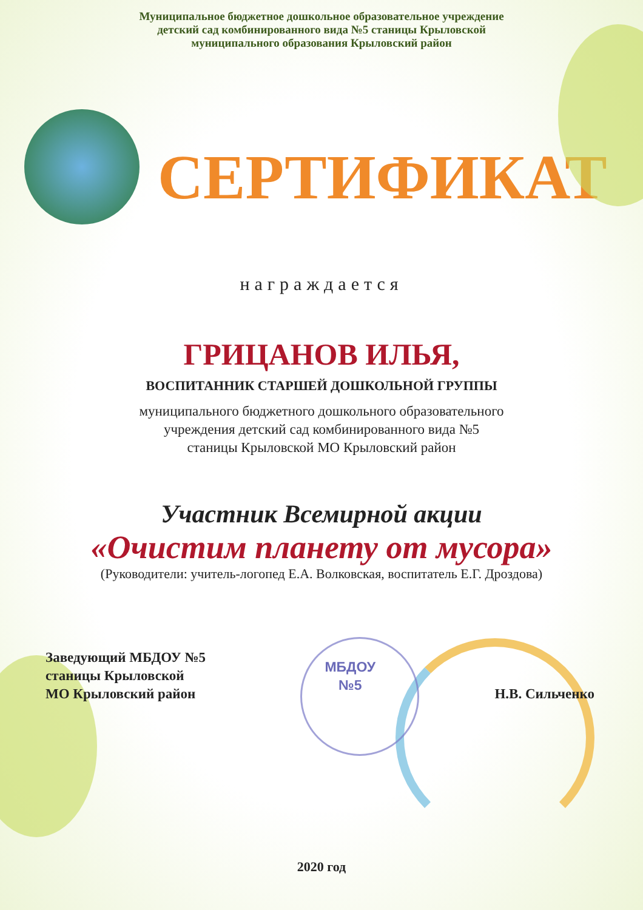Муниципальное бюджетное дошкольное образовательное учреждение
детский сад комбинированного вида №5 станицы Крыловской
муниципального образования Крыловский район
СЕРТИФИКАТ
награждается
ГРИЦАНОВ ИЛЬЯ,
ВОСПИТАННИК СТАРШЕЙ ДОШКОЛЬНОЙ ГРУППЫ
муниципального бюджетного дошкольного образовательного
учреждения детский сад комбинированного вида №5
станицы Крыловской МО Крыловский район
Участник Всемирной акции
«Очистим планету от мусора»
(Руководители: учитель-логопед Е.А. Волковская, воспитатель Е.Г. Дроздова)
Заведующий МБДОУ №5
станицы Крыловской
МО Крыловский район
МБДОУ
№5
Н.В. Сильченко
2020 год